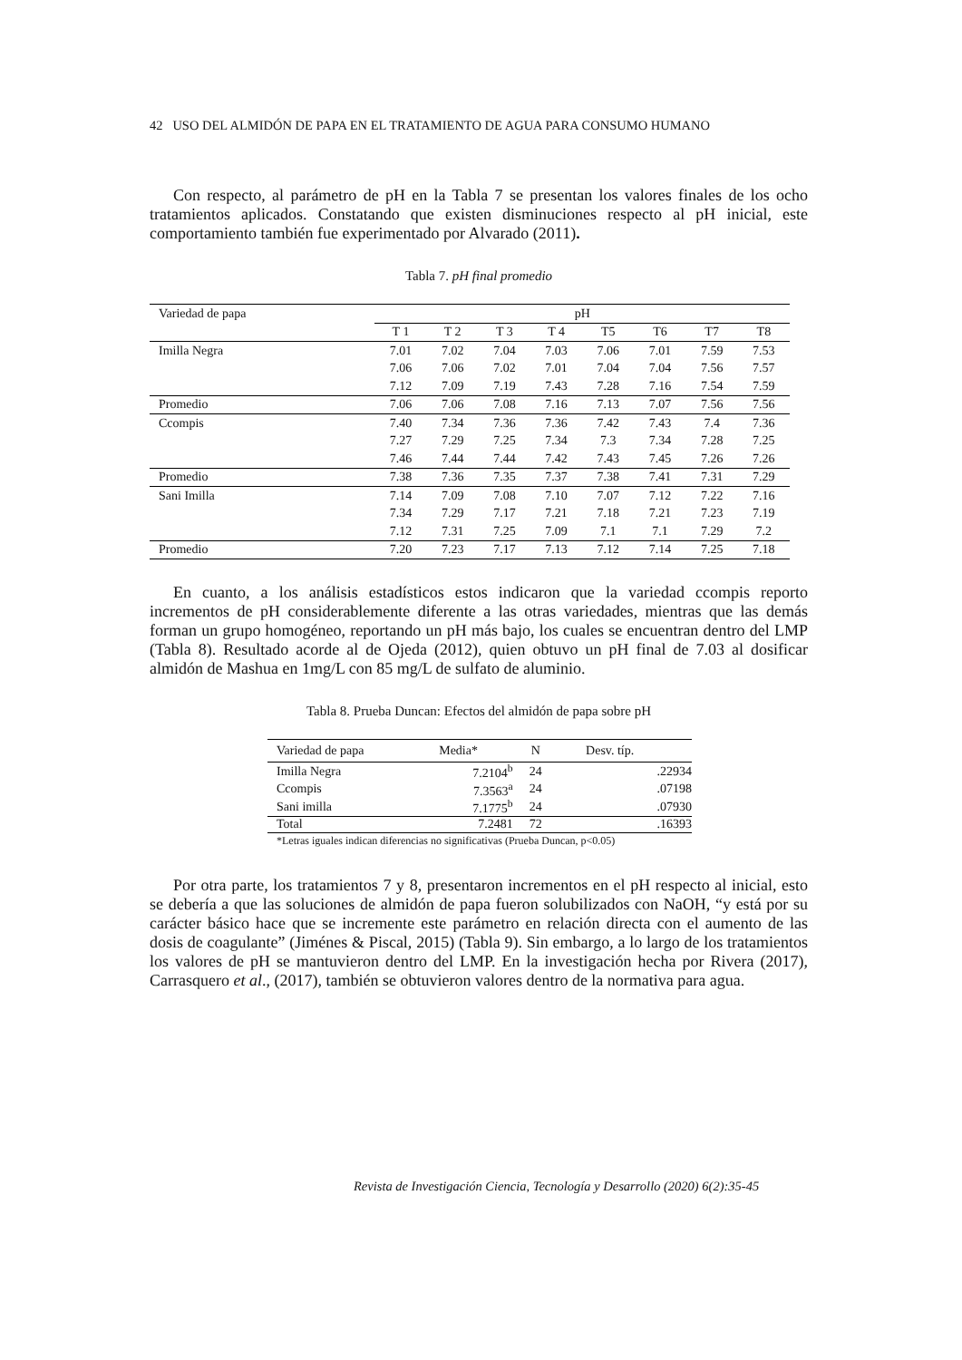42 USO DEL ALMIDÓN DE PAPA EN EL TRATAMIENTO DE AGUA PARA CONSUMO HUMANO
Con respecto, al parámetro de pH en la Tabla 7 se presentan los valores finales de los ocho tratamientos aplicados. Constatando que existen disminuciones respecto al pH inicial, este comportamiento también fue experimentado por Alvarado (2011).
Tabla 7. pH final promedio
| Variedad de papa | pH | | | | | | | |
| --- | --- | --- | --- | --- | --- | --- | --- | --- |
| | T 1 | T 2 | T 3 | T 4 | T5 | T6 | T7 | T8 |
| Imilla Negra | 7.01 | 7.02 | 7.04 | 7.03 | 7.06 | 7.01 | 7.59 | 7.53 |
| | 7.06 | 7.06 | 7.02 | 7.01 | 7.04 | 7.04 | 7.56 | 7.57 |
| | 7.12 | 7.09 | 7.19 | 7.43 | 7.28 | 7.16 | 7.54 | 7.59 |
| Promedio | 7.06 | 7.06 | 7.08 | 7.16 | 7.13 | 7.07 | 7.56 | 7.56 |
| Ccompis | 7.40 | 7.34 | 7.36 | 7.36 | 7.42 | 7.43 | 7.4 | 7.36 |
| | 7.27 | 7.29 | 7.25 | 7.34 | 7.3 | 7.34 | 7.28 | 7.25 |
| | 7.46 | 7.44 | 7.44 | 7.42 | 7.43 | 7.45 | 7.26 | 7.26 |
| Promedio | 7.38 | 7.36 | 7.35 | 7.37 | 7.38 | 7.41 | 7.31 | 7.29 |
| Sani Imilla | 7.14 | 7.09 | 7.08 | 7.10 | 7.07 | 7.12 | 7.22 | 7.16 |
| | 7.34 | 7.29 | 7.17 | 7.21 | 7.18 | 7.21 | 7.23 | 7.19 |
| | 7.12 | 7.31 | 7.25 | 7.09 | 7.1 | 7.1 | 7.29 | 7.2 |
| Promedio | 7.20 | 7.23 | 7.17 | 7.13 | 7.12 | 7.14 | 7.25 | 7.18 |
En cuanto, a los análisis estadísticos estos indicaron que la variedad ccompis reporto incrementos de pH considerablemente diferente a las otras variedades, mientras que las demás forman un grupo homogéneo, reportando un pH más bajo, los cuales se encuentran dentro del LMP (Tabla 8). Resultado acorde al de Ojeda (2012), quien obtuvo un pH final de 7.03 al dosificar almidón de Mashua en 1mg/L con 85 mg/L de sulfato de aluminio.
Tabla 8. Prueba Duncan: Efectos del almidón de papa sobre pH
| Variedad de papa | Media* | N | Desv. típ. |
| --- | --- | --- | --- |
| Imilla Negra | 7.2104<sup>b</sup> | 24 | .22934 |
| Ccompis | 7.3563<sup>a</sup> | 24 | .07198 |
| Sani imilla | 7.1775<sup>b</sup> | 24 | .07930 |
| Total | 7.2481 | 72 | .16393 |
| *Letras iguales indican diferencias no significativas (Prueba Duncan, p<0.05) | | | |
Por otra parte, los tratamientos 7 y 8, presentaron incrementos en el pH respecto al inicial, esto se debería a que las soluciones de almidón de papa fueron solubilizados con NaOH, “y está por su carácter básico hace que se incremente este parámetro en relación directa con el aumento de las dosis de coagulante” (Jiménes & Piscal, 2015) (Tabla 9). Sin embargo, a lo largo de los tratamientos los valores de pH se mantuvieron dentro del LMP. En la investigación hecha por Rivera (2017), Carrasquero et al., (2017), también se obtuvieron valores dentro de la normativa para agua.
Revista de Investigación Ciencia, Tecnología y Desarrollo (2020) 6(2):35-45